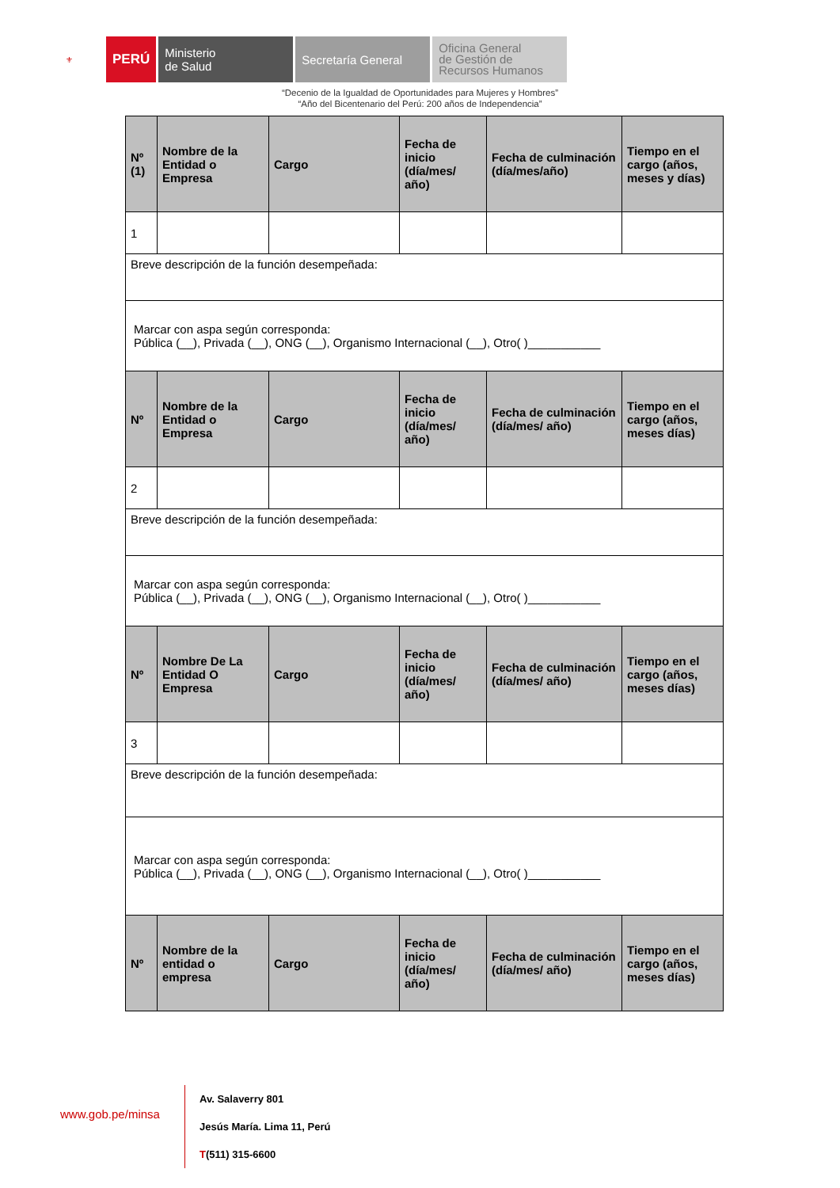⚜
PERÚ Ministerio
de Salud
Secretaría General
Oficina General
de Gestión de
Recursos Humanos
“Decenio de la Igualdad de Oportunidades para Mujeres y Hombres”
“Año del Bicentenario del Perú: 200 años de Independencia”
| Nº (1) | Nombre de la Entidad o Empresa | Cargo | Fecha de inicio (día/mes/ año) | Fecha de culminación (día/mes/año) | Tiempo en el cargo (años, meses y días) |
| --- | --- | --- | --- | --- | --- |
| 1 | | | | | |
| Breve descripción de la función desempeñada: | | | | | |
| Marcar con aspa según corresponda: Pública (__), Privada (__), ONG (__), Organismo Internacional (__), Otro( )___________ | | | | | |
| Nº | Nombre de la Entidad o Empresa | Cargo | Fecha de inicio (día/mes/ año) | Fecha de culminación (día/mes/ año) | Tiempo en el cargo (años, meses días) |
| 2 | | | | | |
| Breve descripción de la función desempeñada: | | | | | |
| Marcar con aspa según corresponda: Pública (__), Privada (__), ONG (__), Organismo Internacional (__), Otro( )___________ | | | | | |
| Nº | Nombre De La Entidad O Empresa | Cargo | Fecha de inicio (día/mes/ año) | Fecha de culminación (día/mes/ año) | Tiempo en el cargo (años, meses días) |
| 3 | | | | | |
| Breve descripción de la función desempeñada: | | | | | |
| Marcar con aspa según corresponda: Pública (__), Privada (__), ONG (__), Organismo Internacional (__), Otro( )___________ | | | | | |
| Nº | Nombre de la entidad o empresa | Cargo | Fecha de inicio (día/mes/ año) | Fecha de culminación (día/mes/ año) | Tiempo en el cargo (años, meses días) |
www.gob.pe/minsa
Av. Salaverry 801
Jesús María. Lima 11, Perú
T(511) 315-6600